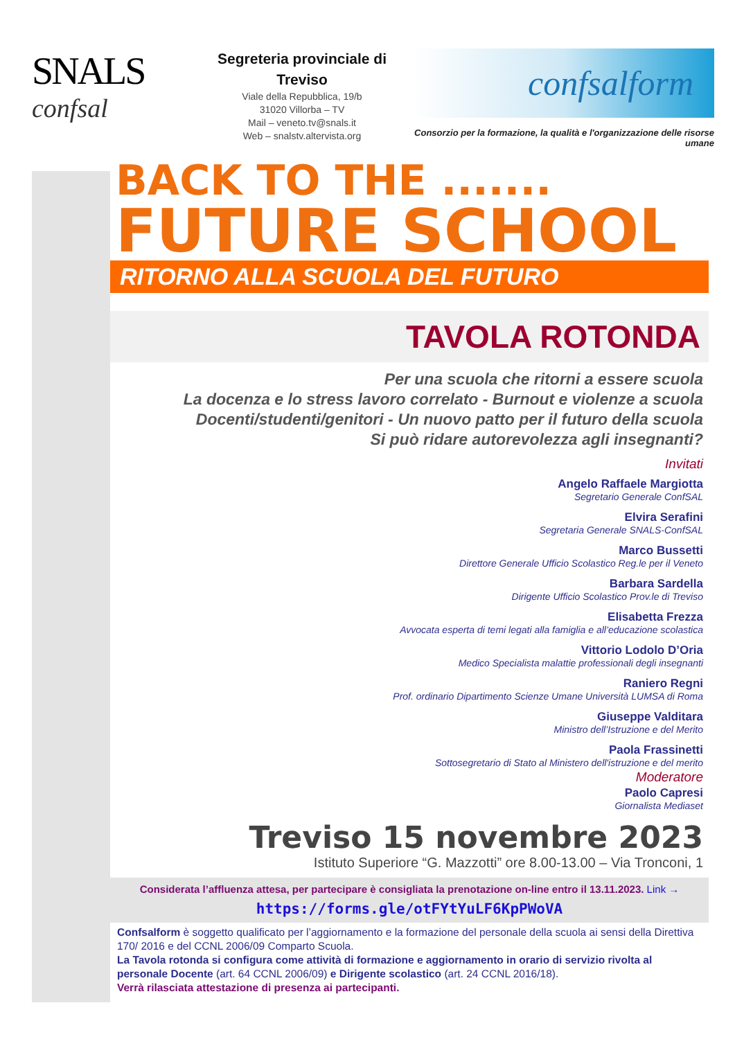SNALS
confsal
Segreteria provinciale di Treviso
Viale della Repubblica, 19/b
31020 Villorba – TV
Mail – veneto.tv@snals.it
Web – snalstv.altervista.org
confsalform
Consorzio per la formazione, la qualità e l'organizzazione delle risorse umane
BACK TO THE .......
FUTURE SCHOOL
RITORNO ALLA SCUOLA DEL FUTURO
TAVOLA ROTONDA
Per una scuola che ritorni a essere scuola
La docenza e lo stress lavoro correlato - Burnout e violenze a scuola
Docenti/studenti/genitori - Un nuovo patto per il futuro della scuola
Si può ridare autorevolezza agli insegnanti?
Invitati
Angelo Raffaele Margiotta
Segretario Generale ConfSAL
Elvira Serafini
Segretaria Generale SNALS-ConfSAL
Marco Bussetti
Direttore Generale Ufficio Scolastico Reg.le per il Veneto
Barbara Sardella
Dirigente Ufficio Scolastico Prov.le di Treviso
Elisabetta Frezza
Avvocata esperta di temi legati alla famiglia e all’educazione scolastica
Vittorio Lodolo D’Oria
Medico Specialista malattie professionali degli insegnanti
Raniero Regni
Prof. ordinario Dipartimento Scienze Umane Università LUMSA di Roma
Giuseppe Valditara
Ministro dell’Istruzione e del Merito
Paola Frassinetti
Sottosegretario di Stato al Ministero dell'istruzione e del merito
Moderatore
Paolo Capresi
Giornalista Mediaset
Treviso 15 novembre 2023
Istituto Superiore “G. Mazzotti” ore 8.00-13.00 – Via Tronconi, 1
Considerata l’affluenza attesa, per partecipare è consigliata la prenotazione on-line entro il 13.11.2023. Link →
https://forms.gle/otFYtYuLF6KpPWoVA
Confsalform è soggetto qualificato per l’aggiornamento e la formazione del personale della scuola ai sensi della Direttiva 170/ 2016 e del CCNL 2006/09 Comparto Scuola.
La Tavola rotonda si configura come attività di formazione e aggiornamento in orario di servizio rivolta al personale Docente (art. 64 CCNL 2006/09) e Dirigente scolastico (art. 24 CCNL 2016/18).
Verrà rilasciata attestazione di presenza ai partecipanti.